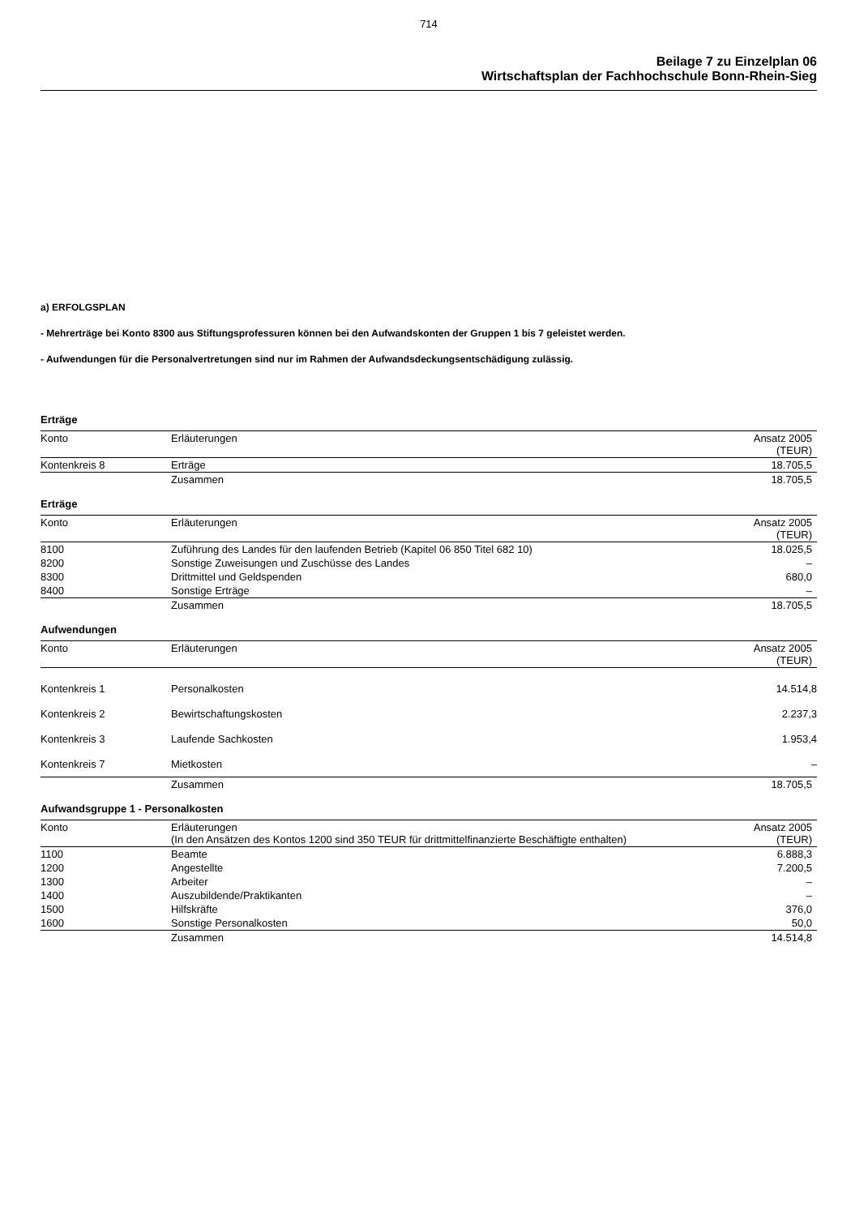714
Beilage 7 zu Einzelplan 06
Wirtschaftsplan der Fachhochschule Bonn-Rhein-Sieg
a) ERFOLGSPLAN
- Mehrerträge bei Konto 8300 aus Stiftungsprofessuren können bei den Aufwandskonten der Gruppen 1 bis 7 geleistet werden.
- Aufwendungen für die Personalvertretungen sind nur im Rahmen der Aufwandsdeckungsentschädigung zulässig.
Erträge
| Konto | Erläuterungen | Ansatz 2005 (TEUR) |
| --- | --- | --- |
| Kontenkreis 8 | Erträge | 18.705,5 |
| | Zusammen | 18.705,5 |
Erträge
| Konto | Erläuterungen | Ansatz 2005 (TEUR) |
| --- | --- | --- |
| 8100 | Zuführung des Landes für den laufenden Betrieb (Kapitel 06 850 Titel 682 10) | 18.025,5 |
| 8200 | Sonstige Zuweisungen und Zuschüsse des Landes | – |
| 8300 | Drittmittel und Geldspenden | 680,0 |
| 8400 | Sonstige Erträge | – |
| | Zusammen | 18.705,5 |
Aufwendungen
| Konto | Erläuterungen | Ansatz 2005 (TEUR) |
| --- | --- | --- |
| Kontenkreis 1 | Personalkosten | 14.514,8 |
| Kontenkreis 2 | Bewirtschaftungskosten | 2.237,3 |
| Kontenkreis 3 | Laufende Sachkosten | 1.953,4 |
| Kontenkreis 7 | Mietkosten | – |
| | Zusammen | 18.705,5 |
Aufwandsgruppe 1 - Personalkosten
| Konto | Erläuterungen (In den Ansätzen des Kontos 1200 sind 350 TEUR für drittmittelfinanzierte Beschäftigte enthalten) | Ansatz 2005 (TEUR) |
| --- | --- | --- |
| 1100 | Beamte | 6.888,3 |
| 1200 | Angestellte | 7.200,5 |
| 1300 | Arbeiter | – |
| 1400 | Auszubildende/Praktikanten | – |
| 1500 | Hilfskräfte | 376,0 |
| 1600 | Sonstige Personalkosten | 50,0 |
| | Zusammen | 14.514,8 |